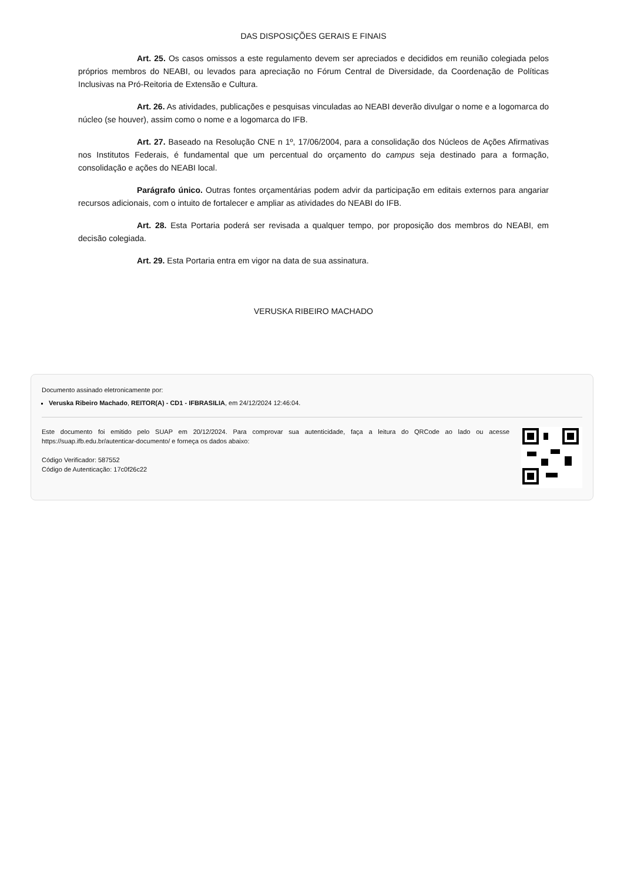DAS DISPOSIÇÕES GERAIS E FINAIS
Art. 25. Os casos omissos a este regulamento devem ser apreciados e decididos em reunião colegiada pelos próprios membros do NEABI, ou levados para apreciação no Fórum Central de Diversidade, da Coordenação de Políticas Inclusivas na Pró-Reitoria de Extensão e Cultura.
Art. 26. As atividades, publicações e pesquisas vinculadas ao NEABI deverão divulgar o nome e a logomarca do núcleo (se houver), assim como o nome e a logomarca do IFB.
Art. 27. Baseado na Resolução CNE n 1º, 17/06/2004, para a consolidação dos Núcleos de Ações Afirmativas nos Institutos Federais, é fundamental que um percentual do orçamento do campus seja destinado para a formação, consolidação e ações do NEABI local.
Parágrafo único. Outras fontes orçamentárias podem advir da participação em editais externos para angariar recursos adicionais, com o intuito de fortalecer e ampliar as atividades do NEABI do IFB.
Art. 28. Esta Portaria poderá ser revisada a qualquer tempo, por proposição dos membros do NEABI, em decisão colegiada.
Art. 29. Esta Portaria entra em vigor na data de sua assinatura.
VERUSKA RIBEIRO MACHADO
Documento assinado eletronicamente por:
Veruska Ribeiro Machado, REITOR(A) - CD1 - IFBRASILIA, em 24/12/2024 12:46:04.
Este documento foi emitido pelo SUAP em 20/12/2024. Para comprovar sua autenticidade, faça a leitura do QRCode ao lado ou acesse https://suap.ifb.edu.br/autenticar-documento/ e forneça os dados abaixo:
Código Verificador: 587552
Código de Autenticação: 17c0f26c22